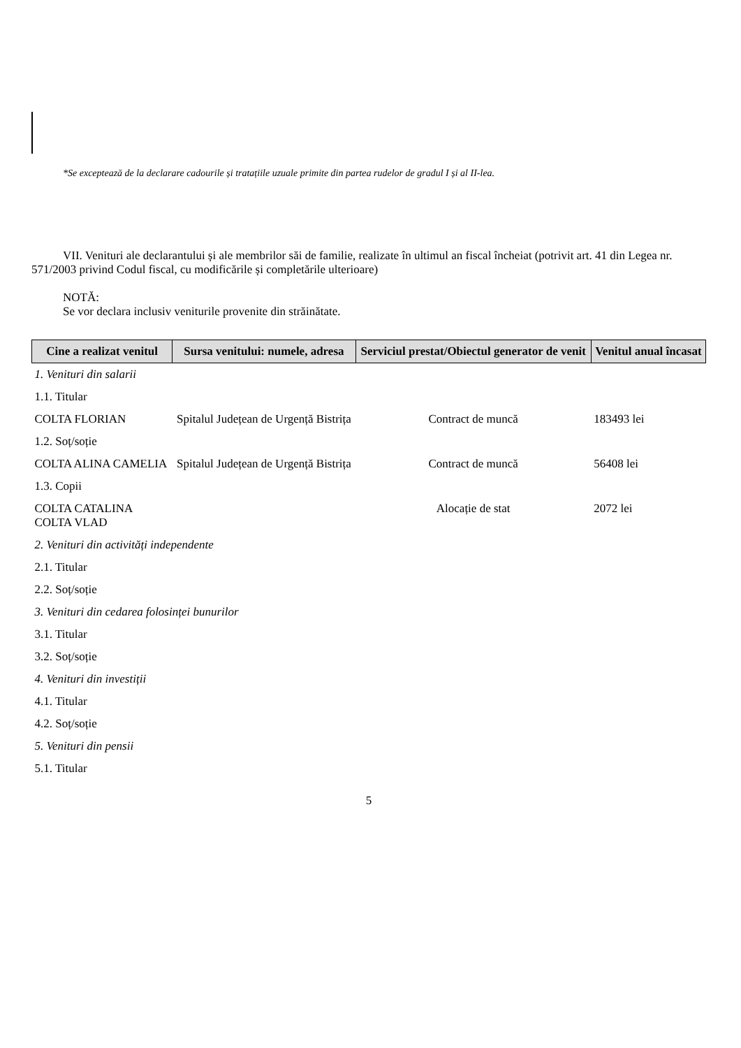*Se exceptează de la declarare cadourile și tratațiile uzuale primite din partea rudelor de gradul I și al II-lea.
VII. Venituri ale declarantului și ale membrilor săi de familie, realizate în ultimul an fiscal încheiat (potrivit art. 41 din Legea nr. 571/2003 privind Codul fiscal, cu modificările și completările ulterioare)
NOTĂ:
Se vor declara inclusiv veniturile provenite din străinătate.
| Cine a realizat venitul | Sursa venitului: numele, adresa | Serviciul prestat/Obiectul generator de venit | Venitul anual încasat |
| --- | --- | --- | --- |
| 1. Venituri din salarii | | | |
| 1.1. Titular | | | |
| COLTA FLORIAN | Spitalul Județean de Urgență Bistrița | Contract de muncă | 183493 lei |
| 1.2. Soț/soție | | | |
| COLTA ALINA CAMELIA | Spitalul Județean de Urgență Bistrița | Contract de muncă | 56408 lei |
| 1.3. Copii | | | |
| COLTA CATALINA COLTA VLAD | | Alocație de stat | 2072 lei |
| 2. Venituri din activități independente | | | |
| 2.1. Titular | | | |
| 2.2. Soț/soție | | | |
| 3. Venituri din cedarea folosinței bunurilor | | | |
| 3.1. Titular | | | |
| 3.2. Soț/soție | | | |
| 4. Venituri din investiții | | | |
| 4.1. Titular | | | |
| 4.2. Soț/soție | | | |
| 5. Venituri din pensii | | | |
| 5.1. Titular | | | |
5